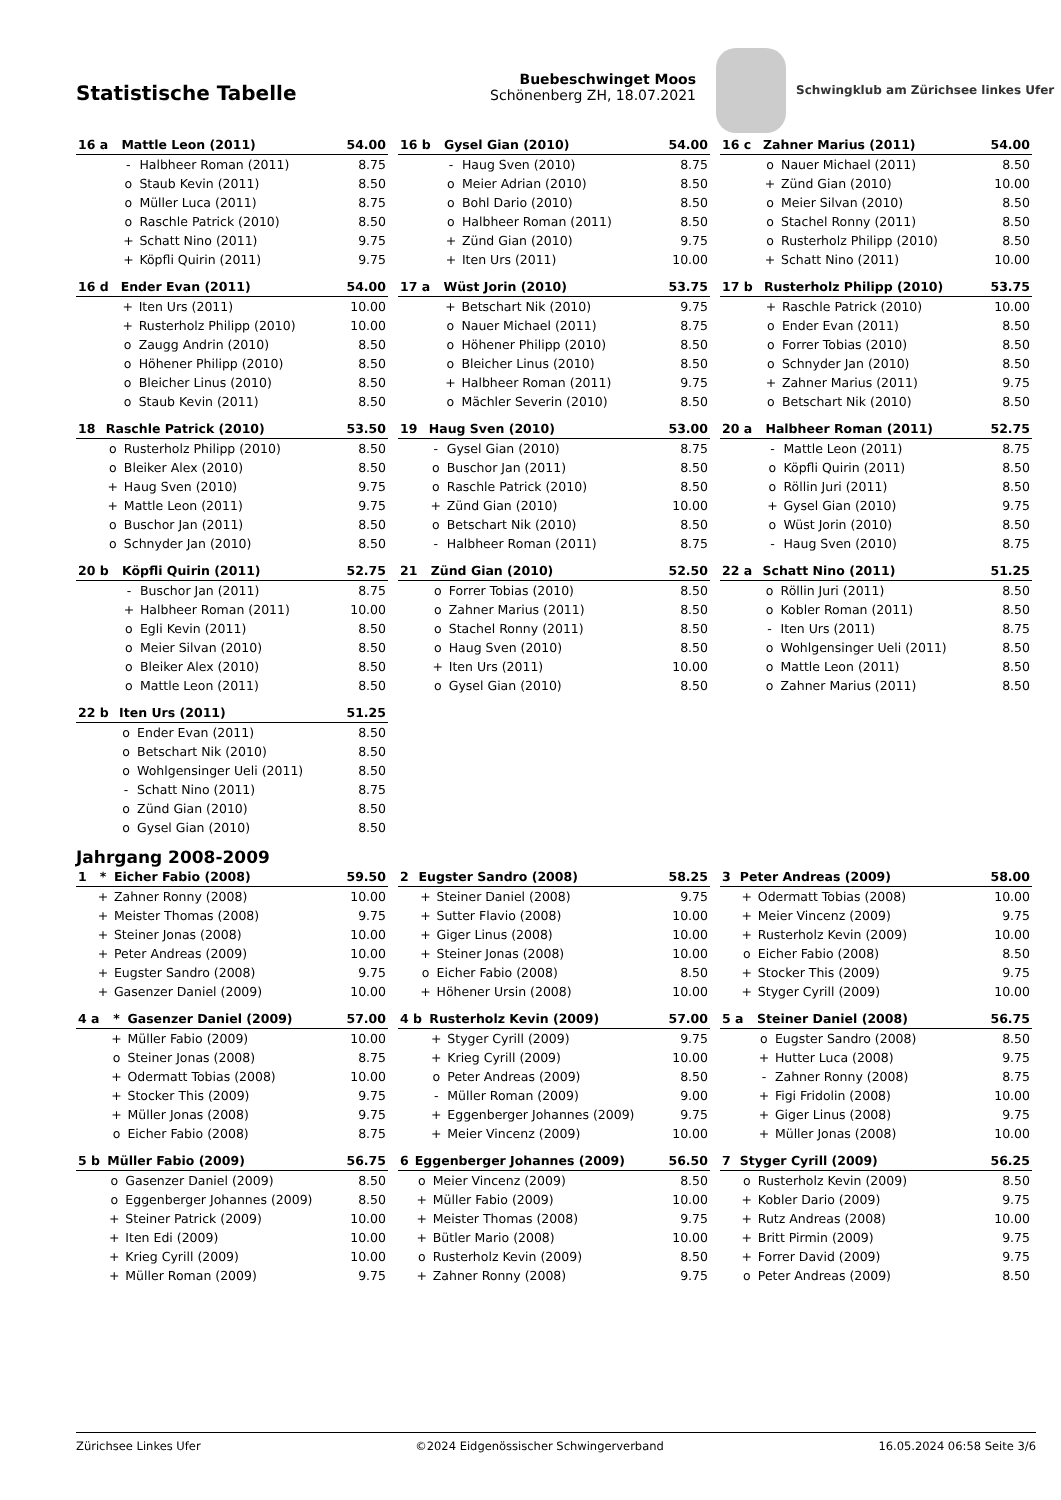Statistische Tabelle
Buebeschwinget Moos
Schönenberg ZH, 18.07.2021
Schwingklub am Zürichsee linkes Ufer
| 16 a | Mattle Leon (2011) | | 54.00 |
| --- | --- | --- | --- |
| | - | Halbheer Roman (2011) | 8.75 |
| | o | Staub Kevin (2011) | 8.50 |
| | o | Müller Luca (2011) | 8.75 |
| | o | Raschle Patrick (2010) | 8.50 |
| | + | Schatt Nino (2011) | 9.75 |
| | + | Köpfli Quirin (2011) | 9.75 |
| 16 b | Gysel Gian (2010) | | 54.00 |
| --- | --- | --- | --- |
| | - | Haug Sven (2010) | 8.75 |
| | o | Meier Adrian (2010) | 8.50 |
| | o | Bohl Dario (2010) | 8.50 |
| | o | Halbheer Roman (2011) | 8.50 |
| | + | Zünd Gian (2010) | 9.75 |
| | + | Iten Urs (2011) | 10.00 |
| 16 c | Zahner Marius (2011) | | 54.00 |
| --- | --- | --- | --- |
| | o | Nauer Michael (2011) | 8.50 |
| | + | Zünd Gian (2010) | 10.00 |
| | o | Meier Silvan (2010) | 8.50 |
| | o | Stachel Ronny (2011) | 8.50 |
| | o | Rusterholz Philipp (2010) | 8.50 |
| | + | Schatt Nino (2011) | 10.00 |
| 16 d | Ender Evan (2011) | | 54.00 |
| --- | --- | --- | --- |
| | + | Iten Urs (2011) | 10.00 |
| | + | Rusterholz Philipp (2010) | 10.00 |
| | o | Zaugg Andrin (2010) | 8.50 |
| | o | Höhener Philipp (2010) | 8.50 |
| | o | Bleicher Linus (2010) | 8.50 |
| | o | Staub Kevin (2011) | 8.50 |
| 17 a | Wüst Jorin (2010) | | 53.75 |
| --- | --- | --- | --- |
| | + | Betschart Nik (2010) | 9.75 |
| | o | Nauer Michael (2011) | 8.75 |
| | o | Höhener Philipp (2010) | 8.50 |
| | o | Bleicher Linus (2010) | 8.50 |
| | + | Halbheer Roman (2011) | 9.75 |
| | o | Mächler Severin (2010) | 8.50 |
| 17 b | Rusterholz Philipp (2010) | | 53.75 |
| --- | --- | --- | --- |
| | + | Raschle Patrick (2010) | 10.00 |
| | o | Ender Evan (2011) | 8.50 |
| | o | Forrer Tobias (2010) | 8.50 |
| | o | Schnyder Jan (2010) | 8.50 |
| | + | Zahner Marius (2011) | 9.75 |
| | o | Betschart Nik (2010) | 8.50 |
| 18 | Raschle Patrick (2010) | | 53.50 |
| --- | --- | --- | --- |
| | o | Rusterholz Philipp (2010) | 8.50 |
| | o | Bleiker Alex (2010) | 8.50 |
| | + | Haug Sven (2010) | 9.75 |
| | + | Mattle Leon (2011) | 9.75 |
| | o | Buschor Jan (2011) | 8.50 |
| | o | Schnyder Jan (2010) | 8.50 |
| 19 | Haug Sven (2010) | | 53.00 |
| --- | --- | --- | --- |
| | - | Gysel Gian (2010) | 8.75 |
| | o | Buschor Jan (2011) | 8.50 |
| | o | Raschle Patrick (2010) | 8.50 |
| | + | Zünd Gian (2010) | 10.00 |
| | o | Betschart Nik (2010) | 8.50 |
| | - | Halbheer Roman (2011) | 8.75 |
| 20 a | Halbheer Roman (2011) | | 52.75 |
| --- | --- | --- | --- |
| | - | Mattle Leon (2011) | 8.75 |
| | o | Köpfli Quirin (2011) | 8.50 |
| | o | Röllin Juri (2011) | 8.50 |
| | + | Gysel Gian (2010) | 9.75 |
| | o | Wüst Jorin (2010) | 8.50 |
| | - | Haug Sven (2010) | 8.75 |
| 20 b | Köpfli Quirin (2011) | | 52.75 |
| --- | --- | --- | --- |
| | - | Buschor Jan (2011) | 8.75 |
| | + | Halbheer Roman (2011) | 10.00 |
| | o | Egli Kevin (2011) | 8.50 |
| | o | Meier Silvan (2010) | 8.50 |
| | o | Bleiker Alex (2010) | 8.50 |
| | o | Mattle Leon (2011) | 8.50 |
| 21 | Zünd Gian (2010) | | 52.50 |
| --- | --- | --- | --- |
| | o | Forrer Tobias (2010) | 8.50 |
| | o | Zahner Marius (2011) | 8.50 |
| | o | Stachel Ronny (2011) | 8.50 |
| | o | Haug Sven (2010) | 8.50 |
| | + | Iten Urs (2011) | 10.00 |
| | o | Gysel Gian (2010) | 8.50 |
| 22 a | Schatt Nino (2011) | | 51.25 |
| --- | --- | --- | --- |
| | o | Röllin Juri (2011) | 8.50 |
| | o | Kobler Roman (2011) | 8.50 |
| | - | Iten Urs (2011) | 8.75 |
| | o | Wohlgensinger Ueli (2011) | 8.50 |
| | o | Mattle Leon (2011) | 8.50 |
| | o | Zahner Marius (2011) | 8.50 |
| 22 b | Iten Urs (2011) | | 51.25 |
| --- | --- | --- | --- |
| | o | Ender Evan (2011) | 8.50 |
| | o | Betschart Nik (2010) | 8.50 |
| | o | Wohlgensinger Ueli (2011) | 8.50 |
| | - | Schatt Nino (2011) | 8.75 |
| | o | Zünd Gian (2010) | 8.50 |
| | o | Gysel Gian (2010) | 8.50 |
Jahrgang 2008-2009
| 1 | * | Eicher Fabio (2008) | 59.50 |
| --- | --- | --- | --- |
| | + | Zahner Ronny (2008) | 10.00 |
| | + | Meister Thomas (2008) | 9.75 |
| | + | Steiner Jonas (2008) | 10.00 |
| | + | Peter Andreas (2009) | 10.00 |
| | + | Eugster Sandro (2008) | 9.75 |
| | + | Gasenzer Daniel (2009) | 10.00 |
| 2 | Eugster Sandro (2008) | | 58.25 |
| --- | --- | --- | --- |
| | + | Steiner Daniel (2008) | 9.75 |
| | + | Sutter Flavio (2008) | 10.00 |
| | + | Giger Linus (2008) | 10.00 |
| | + | Steiner Jonas (2008) | 10.00 |
| | o | Eicher Fabio (2008) | 8.50 |
| | + | Höhener Ursin (2008) | 10.00 |
| 3 | Peter Andreas (2009) | | 58.00 |
| --- | --- | --- | --- |
| | + | Odermatt Tobias (2008) | 10.00 |
| | + | Meier Vincenz (2009) | 9.75 |
| | + | Rusterholz Kevin (2009) | 10.00 |
| | o | Eicher Fabio (2008) | 8.50 |
| | + | Stocker This (2009) | 9.75 |
| | + | Styger Cyrill (2009) | 10.00 |
| 4 a | * | Gasenzer Daniel (2009) | 57.00 |
| --- | --- | --- | --- |
| | + | Müller Fabio (2009) | 10.00 |
| | o | Steiner Jonas (2008) | 8.75 |
| | + | Odermatt Tobias (2008) | 10.00 |
| | + | Stocker This (2009) | 9.75 |
| | + | Müller Jonas (2008) | 9.75 |
| | o | Eicher Fabio (2008) | 8.75 |
| 4 b | Rusterholz Kevin (2009) | | 57.00 |
| --- | --- | --- | --- |
| | + | Styger Cyrill (2009) | 9.75 |
| | + | Krieg Cyrill (2009) | 10.00 |
| | o | Peter Andreas (2009) | 8.50 |
| | - | Müller Roman (2009) | 9.00 |
| | + | Eggenberger Johannes (2009) | 9.75 |
| | + | Meier Vincenz (2009) | 10.00 |
| 5 a | Steiner Daniel (2008) | | 56.75 |
| --- | --- | --- | --- |
| | o | Eugster Sandro (2008) | 8.50 |
| | + | Hutter Luca (2008) | 9.75 |
| | - | Zahner Ronny (2008) | 8.75 |
| | + | Figi Fridolin (2008) | 10.00 |
| | + | Giger Linus (2008) | 9.75 |
| | + | Müller Jonas (2008) | 10.00 |
| 5 b | Müller Fabio (2009) | | 56.75 |
| --- | --- | --- | --- |
| | o | Gasenzer Daniel (2009) | 8.50 |
| | o | Eggenberger Johannes (2009) | 8.50 |
| | + | Steiner Patrick (2009) | 10.00 |
| | + | Iten Edi (2009) | 10.00 |
| | + | Krieg Cyrill (2009) | 10.00 |
| | + | Müller Roman (2009) | 9.75 |
| 6 | Eggenberger Johannes (2009) | | 56.50 |
| --- | --- | --- | --- |
| | o | Meier Vincenz (2009) | 8.50 |
| | + | Müller Fabio (2009) | 10.00 |
| | + | Meister Thomas (2008) | 9.75 |
| | + | Bütler Mario (2008) | 10.00 |
| | o | Rusterholz Kevin (2009) | 8.50 |
| | + | Zahner Ronny (2008) | 9.75 |
| 7 | Styger Cyrill (2009) | | 56.25 |
| --- | --- | --- | --- |
| | o | Rusterholz Kevin (2009) | 8.50 |
| | + | Kobler Dario (2009) | 9.75 |
| | + | Rutz Andreas (2008) | 10.00 |
| | + | Britt Pirmin (2009) | 9.75 |
| | + | Forrer David (2009) | 9.75 |
| | o | Peter Andreas (2009) | 8.50 |
Zürichsee Linkes Ufer ©2024 Eidgenössischer Schwingerverband 16.05.2024 06:58 Seite 3/6